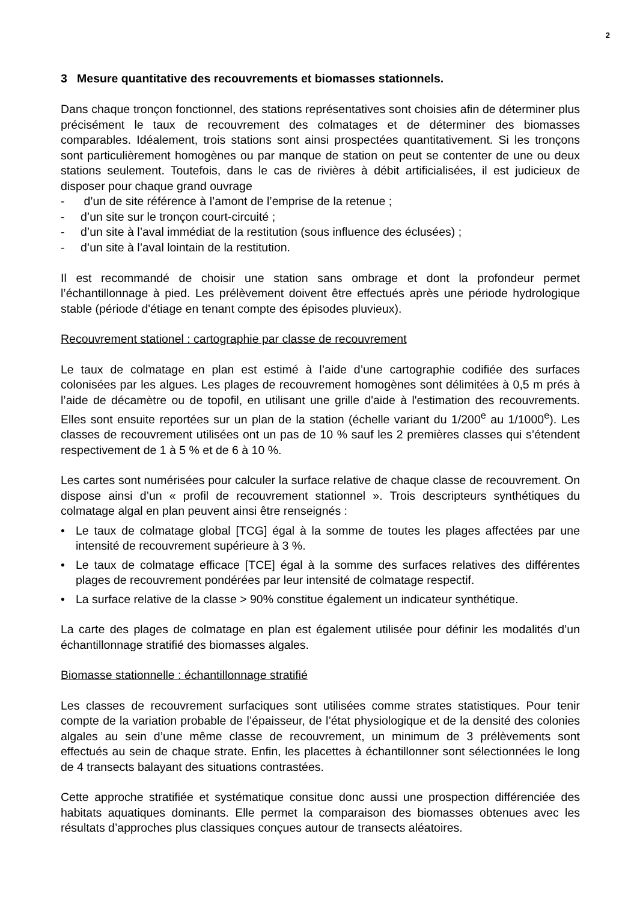2
3 Mesure quantitative des recouvrements et biomasses stationnels.
Dans chaque tronçon fonctionnel, des stations représentatives sont choisies afin de déterminer plus précisément le taux de recouvrement des colmatages et de déterminer des biomasses comparables. Idéalement, trois stations sont ainsi prospectées quantitativement. Si les tronçons sont particulièrement homogènes ou par manque de station on peut se contenter de une ou deux stations seulement. Toutefois, dans le cas de rivières à débit artificialisées, il est judicieux de disposer pour chaque grand ouvrage
- d’un de site référence à l’amont de l’emprise de la retenue ;
- d’un site sur le tronçon court-circuité ;
- d’un site à l’aval immédiat de la restitution (sous influence des éclusées) ;
- d’un site à l’aval lointain de la restitution.
Il est recommandé de choisir une station sans ombrage et dont la profondeur permet l’échantillonnage à pied. Les prélèvement doivent être effectués après une période hydrologique stable (période d'étiage en tenant compte des épisodes pluvieux).
Recouvrement stationel : cartographie par classe de recouvrement
Le taux de colmatage en plan est estimé à l’aide d’une cartographie codifiée des surfaces colonisées par les algues. Les plages de recouvrement homogènes sont délimitées à 0,5 m prés à l’aide de décamètre ou de topofil, en utilisant une grille d'aide à l'estimation des recouvrements. Elles sont ensuite reportées sur un plan de la station (échelle variant du 1/200<sup>e</sup> au 1/1000<sup>e</sup>). Les classes de recouvrement utilisées ont un pas de 10 % sauf les 2 premières classes qui s’étendent respectivement de 1 à 5 % et de 6 à 10 %.
Les cartes sont numérisées pour calculer la surface relative de chaque classe de recouvrement. On dispose ainsi d’un « profil de recouvrement stationnel ». Trois descripteurs synthétiques du colmatage algal en plan peuvent ainsi être renseignés :
• Le taux de colmatage global [TCG] égal à la somme de toutes les plages affectées par une intensité de recouvrement supérieure à 3 %.
• Le taux de colmatage efficace [TCE] égal à la somme des surfaces relatives des différentes plages de recouvrement pondérées par leur intensité de colmatage respectif.
• La surface relative de la classe > 90% constitue également un indicateur synthétique.
La carte des plages de colmatage en plan est également utilisée pour définir les modalités d’un échantillonnage stratifié des biomasses algales.
Biomasse stationnelle : échantillonnage stratifié
Les classes de recouvrement surfaciques sont utilisées comme strates statistiques. Pour tenir compte de la variation probable de l’épaisseur, de l’état physiologique et de la densité des colonies algales au sein d’une même classe de recouvrement, un minimum de 3 prélèvements sont effectués au sein de chaque strate. Enfin, les placettes à échantillonner sont sélectionnées le long de 4 transects balayant des situations contrastées.
Cette approche stratifiée et systématique consitue donc aussi une prospection différenciée des habitats aquatiques dominants. Elle permet la comparaison des biomasses obtenues avec les résultats d’approches plus classiques conçues autour de transects aléatoires.